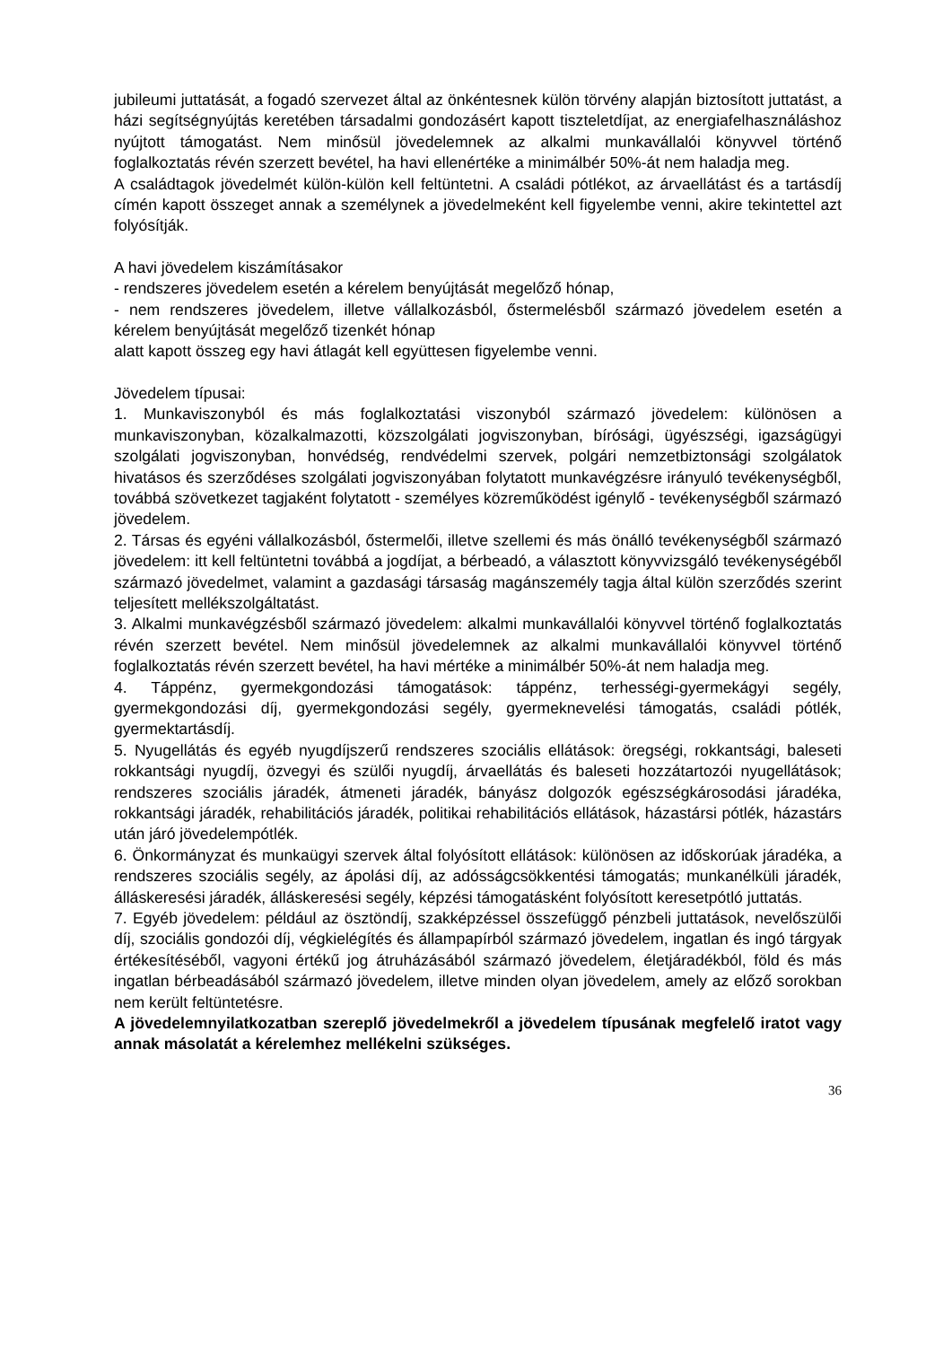jubileumi juttatását, a fogadó szervezet által az önkéntesnek külön törvény alapján biztosított juttatást, a házi segítségnyújtás keretében társadalmi gondozásért kapott tiszteletdíjat, az energiafelhasználáshoz nyújtott támogatást. Nem minősül jövedelemnek az alkalmi munkavállalói könyvvel történő foglalkoztatás révén szerzett bevétel, ha havi ellenértéke a minimálbér 50%-át nem haladja meg.
A családtagok jövedelmét külön-külön kell feltüntetni. A családi pótlékot, az árvaellátást és a tartásdíj címén kapott összeget annak a személynek a jövedelmeként kell figyelembe venni, akire tekintettel azt folyósítják.
A havi jövedelem kiszámításakor
- rendszeres jövedelem esetén a kérelem benyújtását megelőző hónap,
- nem rendszeres jövedelem, illetve vállalkozásból, őstermelésből származó jövedelem esetén a kérelem benyújtását megelőző tizenkét hónap
alatt kapott összeg egy havi átlagát kell együttesen figyelembe venni.
Jövedelem típusai:
1. Munkaviszonyból és más foglalkoztatási viszonyból származó jövedelem: különösen a munkaviszonyban, közalkalmazotti, közszolgálati jogviszonyban, bírósági, ügyészségi, igazságügyi szolgálati jogviszonyban, honvédség, rendvédelmi szervek, polgári nemzetbiztonsági szolgálatok hivatásos és szerződéses szolgálati jogviszonyában folytatott munkavégzésre irányuló tevékenységből, továbbá szövetkezet tagjaként folytatott - személyes közreműködést igénylő - tevékenységből származó jövedelem.
2. Társas és egyéni vállalkozásból, őstermelői, illetve szellemi és más önálló tevékenységből származó jövedelem: itt kell feltüntetni továbbá a jogdíjat, a bérbeadó, a választott könyvvizsgáló tevékenységéből származó jövedelmet, valamint a gazdasági társaság magánszemély tagja által külön szerződés szerint teljesített mellékszolgáltatást.
3. Alkalmi munkavégzésből származó jövedelem: alkalmi munkavállalói könyvvel történő foglalkoztatás révén szerzett bevétel. Nem minősül jövedelemnek az alkalmi munkavállalói könyvvel történő foglalkoztatás révén szerzett bevétel, ha havi mértéke a minimálbér 50%-át nem haladja meg.
4. Táppénz, gyermekgondozási támogatások: táppénz, terhességi-gyermekágyi segély, gyermekgondozási díj, gyermekgondozási segély, gyermeknevelési támogatás, családi pótlék, gyermektartásdíj.
5. Nyugellátás és egyéb nyugdíjszerű rendszeres szociális ellátások: öregségi, rokkantsági, baleseti rokkantsági nyugdíj, özvegyi és szülői nyugdíj, árvaellátás és baleseti hozzátartozói nyugellátások; rendszeres szociális járadék, átmeneti járadék, bányász dolgozók egészségkárosodási járadéka, rokkantsági járadék, rehabilitációs járadék, politikai rehabilitációs ellátások, házastársi pótlék, házastárs után járó jövedelempótlék.
6. Önkormányzat és munkaügyi szervek által folyósított ellátások: különösen az időskorúak járadéka, a rendszeres szociális segély, az ápolási díj, az adósságcsökkentési támogatás; munkanélküli járadék, álláskeresési járadék, álláskeresési segély, képzési támogatásként folyósított keresetpótló juttatás.
7. Egyéb jövedelem: például az ösztöndíj, szakképzéssel összefüggő pénzbeli juttatások, nevelőszülői díj, szociális gondozói díj, végkielégítés és állampapírból származó jövedelem, ingatlan és ingó tárgyak értékesítéséből, vagyoni értékű jog átruházásából származó jövedelem, életjáradékból, föld és más ingatlan bérbeadásából származó jövedelem, illetve minden olyan jövedelem, amely az előző sorokban nem került feltüntetésre.
A jövedelemnyilatkozatban szereplő jövedelmekről a jövedelem típusának megfelelő iratot vagy annak másolatát a kérelemhez mellékelni szükséges.
36